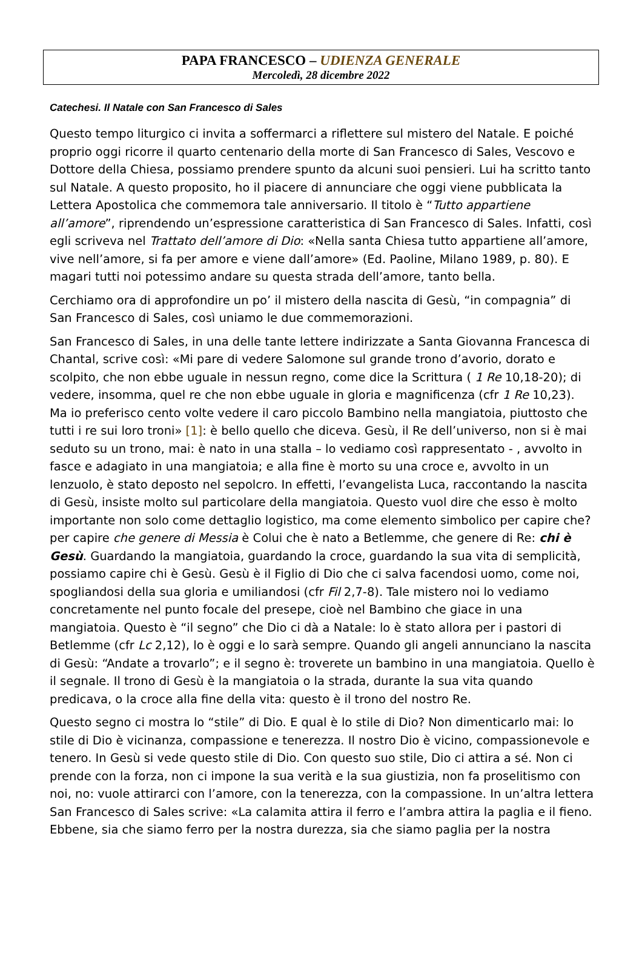PAPA FRANCESCO – UDIENZA GENERALE
Mercoledì, 28 dicembre 2022
Catechesi. Il Natale con San Francesco di Sales
Questo tempo liturgico ci invita a soffermarci a riflettere sul mistero del Natale. E poiché proprio oggi ricorre il quarto centenario della morte di San Francesco di Sales, Vescovo e Dottore della Chiesa, possiamo prendere spunto da alcuni suoi pensieri. Lui ha scritto tanto sul Natale. A questo proposito, ho il piacere di annunciare che oggi viene pubblicata la Lettera Apostolica che commemora tale anniversario. Il titolo è “Tutto appartiene all’amore”, riprendendo un’espressione caratteristica di San Francesco di Sales. Infatti, così egli scriveva nel Trattato dell’amore di Dio: «Nella santa Chiesa tutto appartiene all’amore, vive nell’amore, si fa per amore e viene dall’amore» (Ed. Paoline, Milano 1989, p. 80). E magari tutti noi potessimo andare su questa strada dell’amore, tanto bella.
Cerchiamo ora di approfondire un po’ il mistero della nascita di Gesù, “in compagnia” di San Francesco di Sales, così uniamo le due commemorazioni.
San Francesco di Sales, in una delle tante lettere indirizzate a Santa Giovanna Francesca di Chantal, scrive così: «Mi pare di vedere Salomone sul grande trono d’avorio, dorato e scolpito, che non ebbe uguale in nessun regno, come dice la Scrittura ( 1 Re 10,18-20); di vedere, insomma, quel re che non ebbe uguale in gloria e magnificenza (cfr 1 Re 10,23). Ma io preferisco cento volte vedere il caro piccolo Bambino nella mangiatoia, piuttosto che tutti i re sui loro troni» [1]: è bello quello che diceva. Gesù, il Re dell’universo, non si è mai seduto su un trono, mai: è nato in una stalla – lo vediamo così rappresentato - , avvolto in fasce e adagiato in una mangiatoia; e alla fine è morto su una croce e, avvolto in un lenzuolo, è stato deposto nel sepolcro. In effetti, l’evangelista Luca, raccontando la nascita di Gesù, insiste molto sul particolare della mangiatoia. Questo vuol dire che esso è molto importante non solo come dettaglio logistico, ma come elemento simbolico per capire che? per capire che genere di Messia è Colui che è nato a Betlemme, che genere di Re: chi è Gesù. Guardando la mangiatoia, guardando la croce, guardando la sua vita di semplicità, possiamo capire chi è Gesù. Gesù è il Figlio di Dio che ci salva facendosi uomo, come noi, spogliandosi della sua gloria e umiliandosi (cfr Fil 2,7-8). Tale mistero noi lo vediamo concretamente nel punto focale del presepe, cioè nel Bambino che giace in una mangiatoia. Questo è “il segno” che Dio ci dà a Natale: lo è stato allora per i pastori di Betlemme (cfr Lc 2,12), lo è oggi e lo sarà sempre. Quando gli angeli annunciano la nascita di Gesù: “Andate a trovarlo”; e il segno è: troverete un bambino in una mangiatoia. Quello è il segnale. Il trono di Gesù è la mangiatoia o la strada, durante la sua vita quando predicava, o la croce alla fine della vita: questo è il trono del nostro Re.
Questo segno ci mostra lo “stile” di Dio. E qual è lo stile di Dio? Non dimenticarlo mai: lo stile di Dio è vicinanza, compassione e tenerezza. Il nostro Dio è vicino, compassionevole e tenero. In Gesù si vede questo stile di Dio. Con questo suo stile, Dio ci attira a sé. Non ci prende con la forza, non ci impone la sua verità e la sua giustizia, non fa proselitismo con noi, no: vuole attirarci con l’amore, con la tenerezza, con la compassione. In un’altra lettera San Francesco di Sales scrive: «La calamita attira il ferro e l’ambra attira la paglia e il fieno. Ebbene, sia che siamo ferro per la nostra durezza, sia che siamo paglia per la nostra